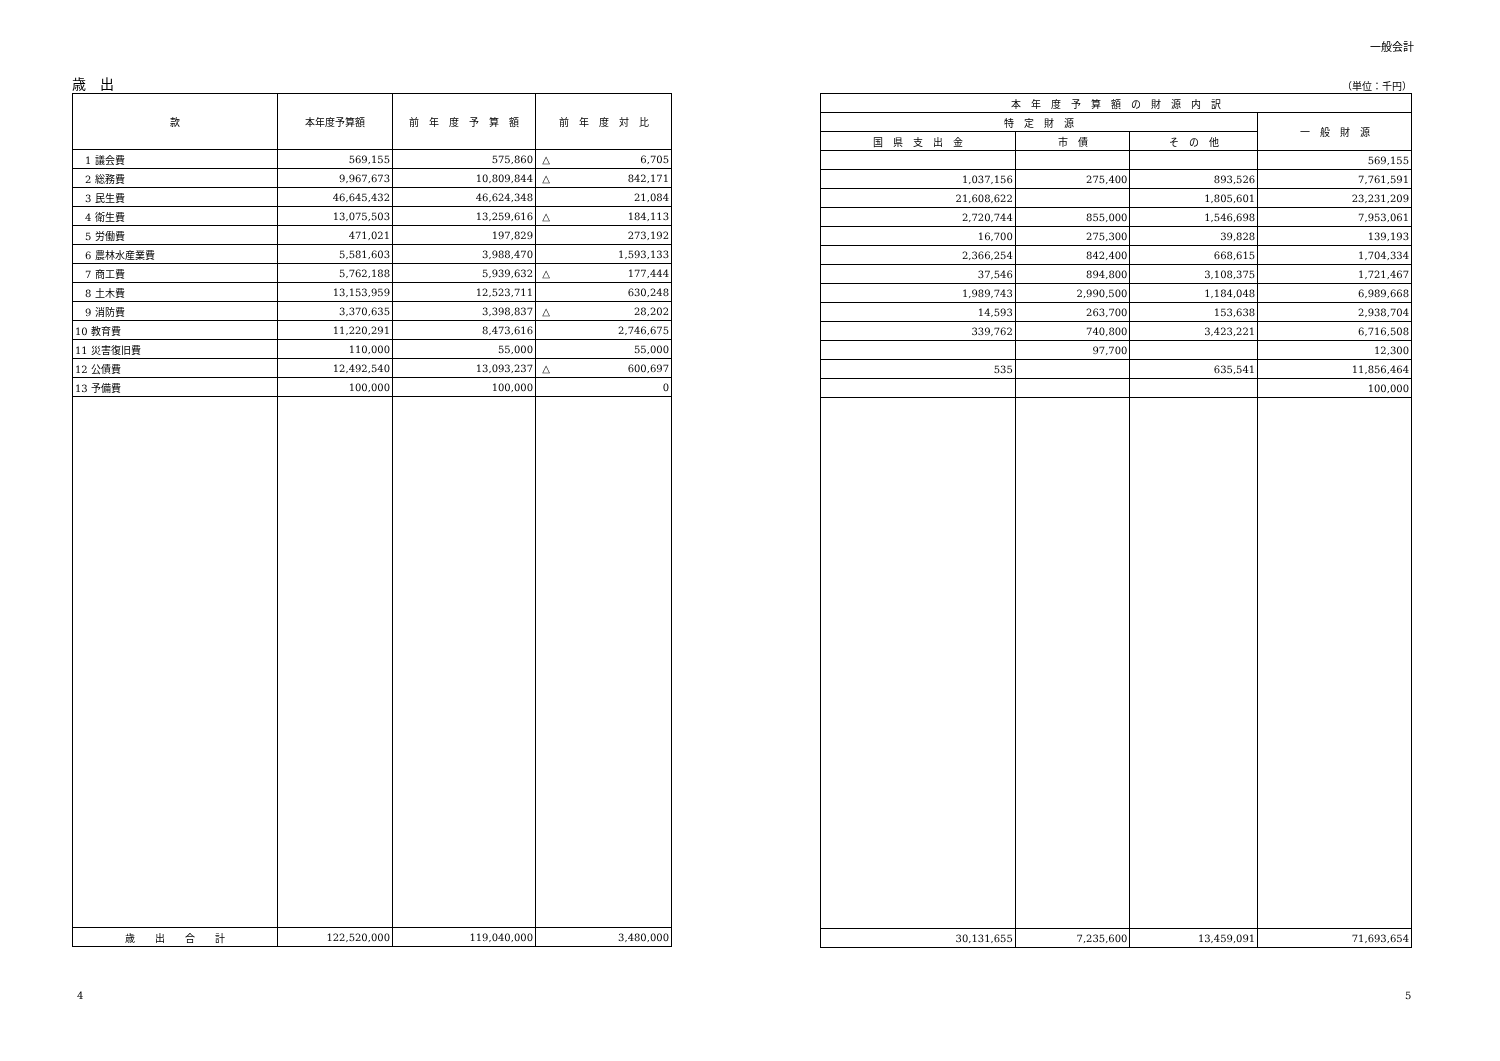一般会計
歳　出
| 款 | 本年度予算額 | 前 年 度 予 算 額 | 前 年 度 対 比 |
| --- | --- | --- | --- |
| 1 議会費 | 569,155 | 575,860 | △ 6,705 |
| 2 総務費 | 9,967,673 | 10,809,844 | △ 842,171 |
| 3 民生費 | 46,645,432 | 46,624,348 | 21,084 |
| 4 衛生費 | 13,075,503 | 13,259,616 | △ 184,113 |
| 5 労働費 | 471,021 | 197,829 | 273,192 |
| 6 農林水産業費 | 5,581,603 | 3,988,470 | 1,593,133 |
| 7 商工費 | 5,762,188 | 5,939,632 | △ 177,444 |
| 8 土木費 | 13,153,959 | 12,523,711 | 630,248 |
| 9 消防費 | 3,370,635 | 3,398,837 | △ 28,202 |
| 10 教育費 | 11,220,291 | 8,473,616 | 2,746,675 |
| 11 災害復旧費 | 110,000 | 55,000 | 55,000 |
| 12 公債費 | 12,492,540 | 13,093,237 | △ 600,697 |
| 13 予備費 | 100,000 | 100,000 | 0 |
| 歳 出 合 計 | 122,520,000 | 119,040,000 | 3,480,000 |
（単位：千円）
| 本 年 度 予 算 額 の 財 源 内 訳 | | | |
| --- | --- | --- | --- |
| 特 定 財 源 | | | 一 般 財 源 |
| 国 県 支 出 金 | 市 債 | そ の 他 | |
| | | | 569,155 |
| 1,037,156 | 275,400 | 893,526 | 7,761,591 |
| 21,608,622 | | 1,805,601 | 23,231,209 |
| 2,720,744 | 855,000 | 1,546,698 | 7,953,061 |
| 16,700 | 275,300 | 39,828 | 139,193 |
| 2,366,254 | 842,400 | 668,615 | 1,704,334 |
| 37,546 | 894,800 | 3,108,375 | 1,721,467 |
| 1,989,743 | 2,990,500 | 1,184,048 | 6,989,668 |
| 14,593 | 263,700 | 153,638 | 2,938,704 |
| 339,762 | 740,800 | 3,423,221 | 6,716,508 |
| | 97,700 | | 12,300 |
| 535 | | 635,541 | 11,856,464 |
| | | | 100,000 |
| 30,131,655 | 7,235,600 | 13,459,091 | 71,693,654 |
4 5